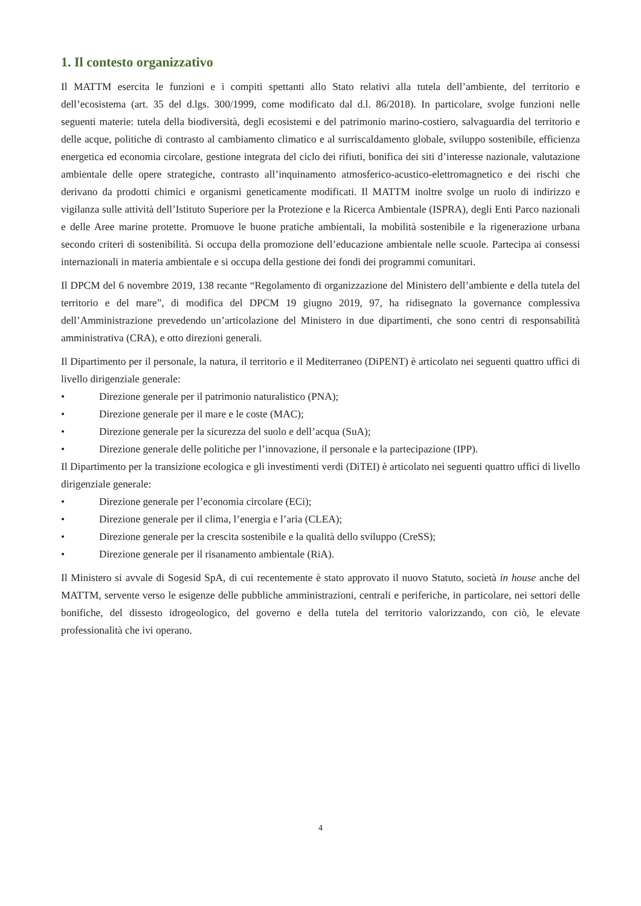1. Il contesto organizzativo
Il MATTM esercita le funzioni e i compiti spettanti allo Stato relativi alla tutela dell’ambiente, del territorio e dell’ecosistema (art. 35 del d.lgs. 300/1999, come modificato dal d.l. 86/2018). In particolare, svolge funzioni nelle seguenti materie: tutela della biodiversità, degli ecosistemi e del patrimonio marino-costiero, salvaguardia del territorio e delle acque, politiche di contrasto al cambiamento climatico e al surriscaldamento globale, sviluppo sostenibile, efficienza energetica ed economia circolare, gestione integrata del ciclo dei rifiuti, bonifica dei siti d’interesse nazionale, valutazione ambientale delle opere strategiche, contrasto all’inquinamento atmosferico-acustico-elettromagnetico e dei rischi che derivano da prodotti chimici e organismi geneticamente modificati. Il MATTM inoltre svolge un ruolo di indirizzo e vigilanza sulle attività dell’Istituto Superiore per la Protezione e la Ricerca Ambientale (ISPRA), degli Enti Parco nazionali e delle Aree marine protette. Promuove le buone pratiche ambientali, la mobilità sostenibile e la rigenerazione urbana secondo criteri di sostenibilità. Si occupa della promozione dell’educazione ambientale nelle scuole. Partecipa ai consessi internazionali in materia ambientale e si occupa della gestione dei fondi dei programmi comunitari.
Il DPCM del 6 novembre 2019, 138 recante “Regolamento di organizzazione del Ministero dell’ambiente e della tutela del territorio e del mare”, di modifica del DPCM 19 giugno 2019, 97, ha ridisegnato la governance complessiva dell’Amministrazione prevedendo un’articolazione del Ministero in due dipartimenti, che sono centri di responsabilità amministrativa (CRA), e otto direzioni generali.
Il Dipartimento per il personale, la natura, il territorio e il Mediterraneo (DiPENT) è articolato nei seguenti quattro uffici di livello dirigenziale generale:
• Direzione generale per il patrimonio naturalistico (PNA);
• Direzione generale per il mare e le coste (MAC);
• Direzione generale per la sicurezza del suolo e dell’acqua (SuA);
• Direzione generale delle politiche per l’innovazione, il personale e la partecipazione (IPP).
Il Dipartimento per la transizione ecologica e gli investimenti verdi (DiTEI) è articolato nei seguenti quattro uffici di livello dirigenziale generale:
• Direzione generale per l’economia circolare (ECi);
• Direzione generale per il clima, l’energia e l’aria (CLEA);
• Direzione generale per la crescita sostenibile e la qualità dello sviluppo (CreSS);
• Direzione generale per il risanamento ambientale (RiA).
Il Ministero si avvale di Sogesid SpA, di cui recentemente è stato approvato il nuovo Statuto, società in house anche del MATTM, servente verso le esigenze delle pubbliche amministrazioni, centrali e periferiche, in particolare, nei settori delle bonifiche, del dissesto idrogeologico, del governo e della tutela del territorio valorizzando, con ciò, le elevate professionalità che ivi operano.
4